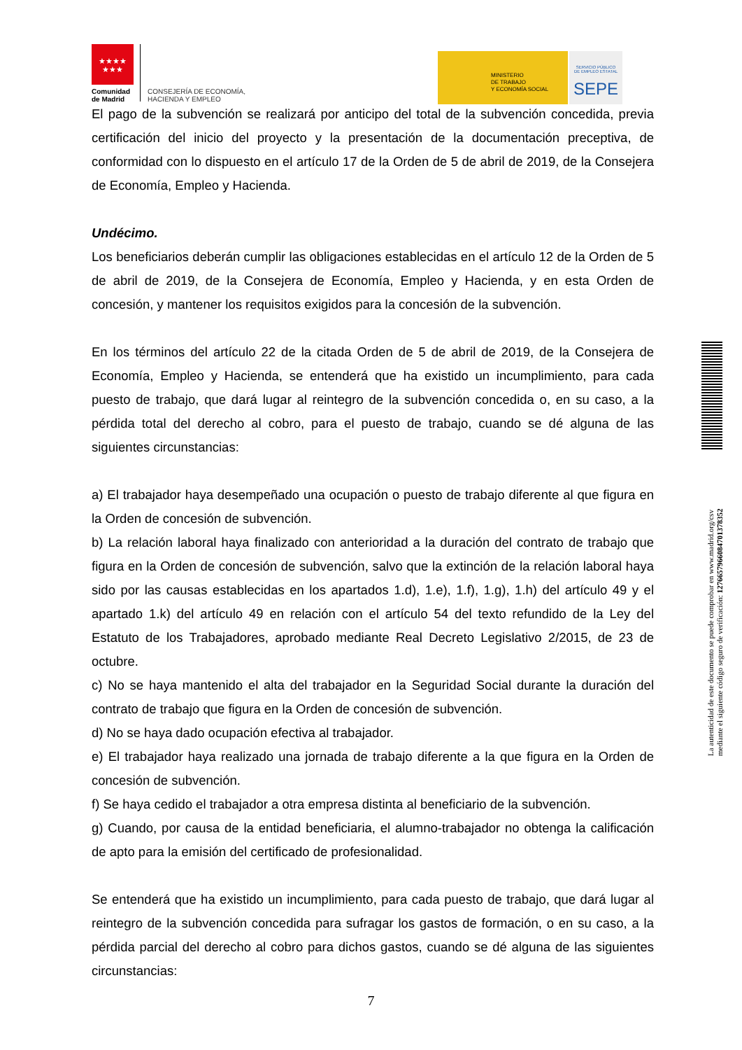★★★★
★★★
Comunidad
de Madrid
CONSEJERÍA DE ECONOMÍA,
HACIENDA Y EMPLEO
MINISTERIO
DE TRABAJO
Y ECONOMÍA SOCIAL
SERVICIO PÚBLICO
DE EMPLEO ESTATAL
SEPE
El pago de la subvención se realizará por anticipo del total de la subvención concedida, previa certificación del inicio del proyecto y la presentación de la documentación preceptiva, de conformidad con lo dispuesto en el artículo 17 de la Orden de 5 de abril de 2019, de la Consejera de Economía, Empleo y Hacienda.
Undécimo.
Los beneficiarios deberán cumplir las obligaciones establecidas en el artículo 12 de la Orden de 5 de abril de 2019, de la Consejera de Economía, Empleo y Hacienda, y en esta Orden de concesión, y mantener los requisitos exigidos para la concesión de la subvención.
En los términos del artículo 22 de la citada Orden de 5 de abril de 2019, de la Consejera de Economía, Empleo y Hacienda, se entenderá que ha existido un incumplimiento, para cada puesto de trabajo, que dará lugar al reintegro de la subvención concedida o, en su caso, a la pérdida total del derecho al cobro, para el puesto de trabajo, cuando se dé alguna de las siguientes circunstancias:
a) El trabajador haya desempeñado una ocupación o puesto de trabajo diferente al que figura en la Orden de concesión de subvención.
b) La relación laboral haya finalizado con anterioridad a la duración del contrato de trabajo que figura en la Orden de concesión de subvención, salvo que la extinción de la relación laboral haya sido por las causas establecidas en los apartados 1.d), 1.e), 1.f), 1.g), 1.h) del artículo 49 y el apartado 1.k) del artículo 49 en relación con el artículo 54 del texto refundido de la Ley del Estatuto de los Trabajadores, aprobado mediante Real Decreto Legislativo 2/2015, de 23 de octubre.
c) No se haya mantenido el alta del trabajador en la Seguridad Social durante la duración del contrato de trabajo que figura en la Orden de concesión de subvención.
d) No se haya dado ocupación efectiva al trabajador.
e) El trabajador haya realizado una jornada de trabajo diferente a la que figura en la Orden de concesión de subvención.
f) Se haya cedido el trabajador a otra empresa distinta al beneficiario de la subvención.
g) Cuando, por causa de la entidad beneficiaria, el alumno-trabajador no obtenga la calificación de apto para la emisión del certificado de profesionalidad.
Se entenderá que ha existido un incumplimiento, para cada puesto de trabajo, que dará lugar al reintegro de la subvención concedida para sufragar los gastos de formación, o en su caso, a la pérdida parcial del derecho al cobro para dichos gastos, cuando se dé alguna de las siguientes circunstancias:
7
La autenticidad de este documento se puede comprobar en www.madrid.org/csv
mediante el siguiente código seguro de verificación: 1276657966084701378352